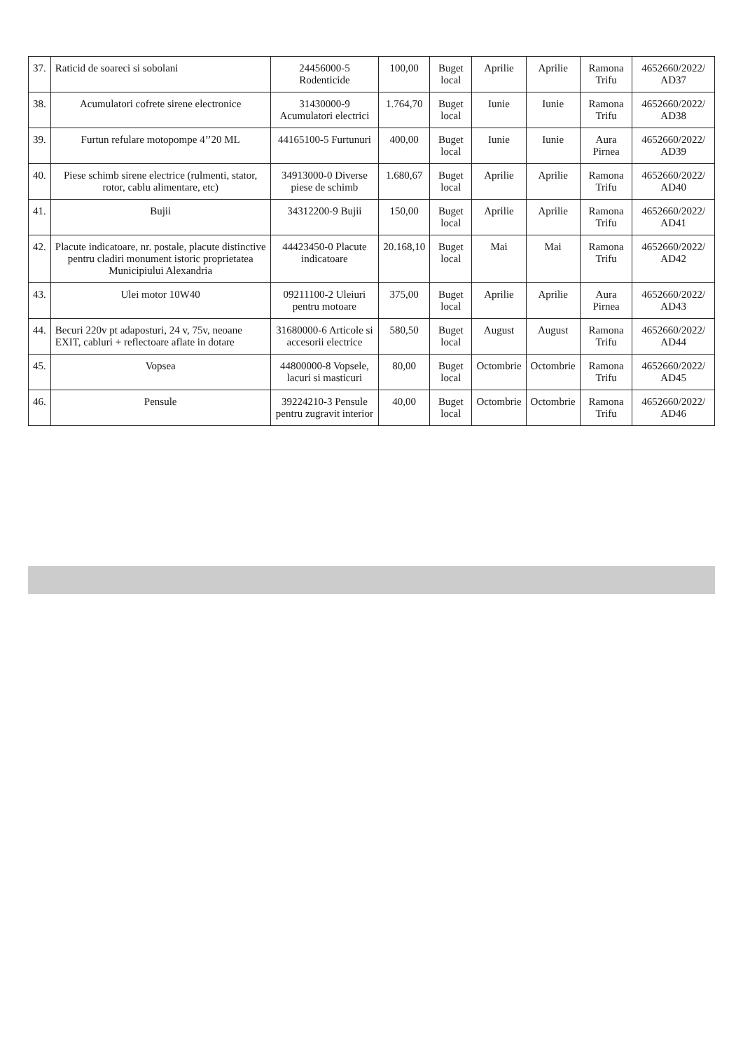| 37. | Raticid de soareci si sobolani | 24456000-5 Rodenticide | 100,00 | Buget local | Aprilie | Aprilie | Ramona Trifu | 4652660/2022/ AD37 |
| 38. | Acumulatori cofrete sirene electronice | 31430000-9 Acumulatori electrici | 1.764,70 | Buget local | Iunie | Iunie | Ramona Trifu | 4652660/2022/ AD38 |
| 39. | Furtun refulare motopompe 4’’20 ML | 44165100-5 Furtunuri | 400,00 | Buget local | Iunie | Iunie | Aura Pirnea | 4652660/2022/ AD39 |
| 40. | Piese schimb sirene electrice (rulmenti, stator, rotor, cablu alimentare, etc) | 34913000-0 Diverse piese de schimb | 1.680,67 | Buget local | Aprilie | Aprilie | Ramona Trifu | 4652660/2022/ AD40 |
| 41. | Bujii | 34312200-9 Bujii | 150,00 | Buget local | Aprilie | Aprilie | Ramona Trifu | 4652660/2022/ AD41 |
| 42. | Placute indicatoare, nr. postale, placute distinctive pentru cladiri monument istoric proprietatea Municipiului Alexandria | 44423450-0 Placute indicatoare | 20.168,10 | Buget local | Mai | Mai | Ramona Trifu | 4652660/2022/ AD42 |
| 43. | Ulei motor 10W40 | 09211100-2 Uleiuri pentru motoare | 375,00 | Buget local | Aprilie | Aprilie | Aura Pirnea | 4652660/2022/ AD43 |
| 44. | Becuri 220v pt adaposturi, 24 v, 75v, neoane EXIT, cabluri + reflectoare aflate in dotare | 31680000-6 Articole si accesorii electrice | 580,50 | Buget local | August | August | Ramona Trifu | 4652660/2022/ AD44 |
| 45. | Vopsea | 44800000-8 Vopsele, lacuri si masticuri | 80,00 | Buget local | Octombrie | Octombrie | Ramona Trifu | 4652660/2022/ AD45 |
| 46. | Pensule | 39224210-3 Pensule pentru zugravit interior | 40,00 | Buget local | Octombrie | Octombrie | Ramona Trifu | 4652660/2022/ AD46 |